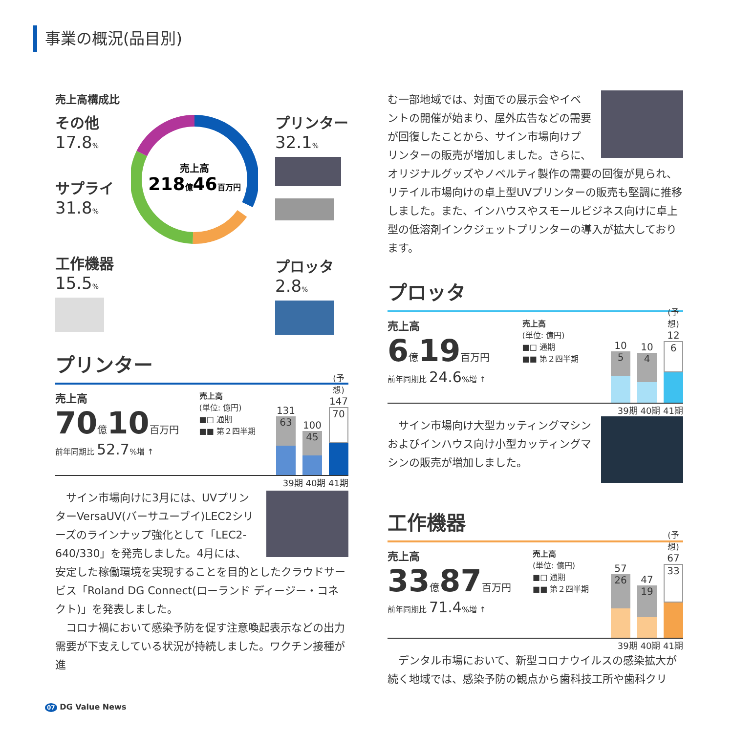事業の概況(品目別)
売上高構成比
その他
17.8%
サプライ
31.8%
工作機器
15.5%
売上高
218億46百万円
プリンター
32.1%
プロッタ
2.8%
プリンター
売上高
70億10百万円
前年同期比 52.7%増 ↑
売上高
(単位: 億円)
■□ 通期
■■ 第２四半期
131
63
100
45
(予想)
147
70
39期 40期 41期
　サイン市場向けに3月には、UVプリンターVersaUV(バーサユーブイ)LEC2シリーズのラインナップ強化として「LEC2-640/330」を発売しました。4月には、安定した稼働環境を実現することを目的としたクラウドサービス「Roland DG Connect(ローランド ディージー・コネクト)」を発表しました。
　コロナ禍において感染予防を促す注意喚起表示などの出力需要が下支えしている状況が持続しました。ワクチン接種が進
む一部地域では、対面での展示会やイベントの開催が始まり、屋外広告などの需要が回復したことから、サイン市場向けプリンターの販売が増加しました。さらに、オリジナルグッズやノベルティ製作の需要の回復が見られ、リテイル市場向けの卓上型UVプリンターの販売も堅調に推移しました。また、インハウスやスモールビジネス向けに卓上型の低溶剤インクジェットプリンターの導入が拡大しております。
プロッタ
売上高
6億19百万円
前年同期比 24.6%増 ↑
売上高
(単位: 億円)
■□ 通期
■■ 第２四半期
10
5
10
4
(予想)
12
6
39期 40期 41期
　サイン市場向け大型カッティングマシンおよびインハウス向け小型カッティングマシンの販売が増加しました。
工作機器
売上高
33億87百万円
前年同期比 71.4%増 ↑
売上高
(単位: 億円)
■□ 通期
■■ 第２四半期
57
26
47
19
(予想)
67
33
39期 40期 41期
　デンタル市場において、新型コロナウイルスの感染拡大が続く地域では、感染予防の観点から歯科技工所や歯科クリ
07 DG Value News